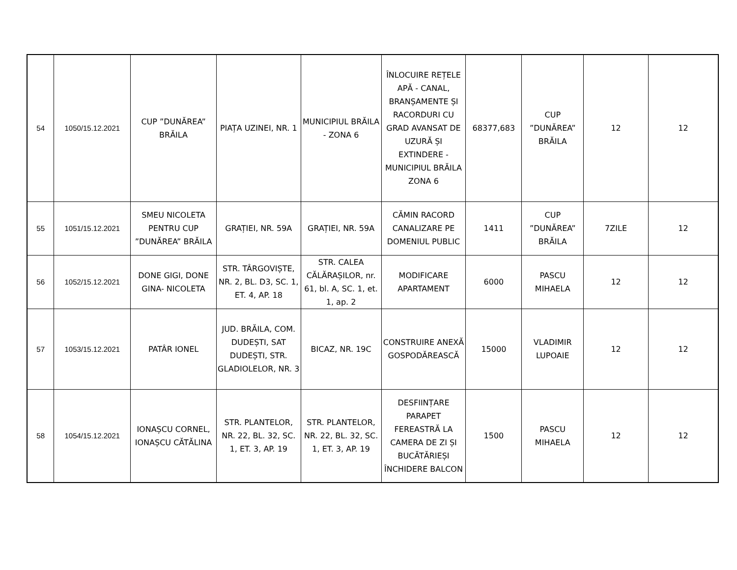| 54 | 1050/15.12.2021 | CUP ”DUNĂREA” BRĂILA | PIAȚA UZINEI, NR. 1 | MUNICIPIUL BRĂILA - ZONA 6 | ÎNLOCUIRE REȚELE APĂ - CANAL, BRANȘAMENTE ȘI RACORDURI CU GRAD AVANSAT DE UZURĂ ȘI EXTINDERE - MUNICIPIUL BRĂILA ZONA 6 | 68377,683 | CUP ”DUNĂREA” BRĂILA | 12 | 12 |
| 55 | 1051/15.12.2021 | SMEU NICOLETA PENTRU CUP ”DUNĂREA” BRĂILA | GRAȚIEI, NR. 59A | GRAȚIEI, NR. 59A | CĂMIN RACORD CANALIZARE PE DOMENIUL PUBLIC | 1411 | CUP ”DUNĂREA” BRĂILA | 7ZILE | 12 |
| 56 | 1052/15.12.2021 | DONE GIGI, DONE GINA- NICOLETA | STR. TÂRGOVIȘTE, NR. 2, BL. D3, SC. 1, ET. 4, AP. 18 | STR. CALEA CĂLĂRAȘILOR, nr. 61, bl. A, SC. 1, et. 1, ap. 2 | MODIFICARE APARTAMENT | 6000 | PASCU MIHAELA | 12 | 12 |
| 57 | 1053/15.12.2021 | PATÂR IONEL | JUD. BRĂILA, COM. DUDEȘTI, SAT DUDEȘTI, STR. GLADIOLELOR, NR. 3 | BICAZ, NR. 19C | CONSTRUIRE ANEXĂ GOSPODĂREASCĂ | 15000 | VLADIMIR LUPOAIE | 12 | 12 |
| 58 | 1054/15.12.2021 | IONAȘCU CORNEL, IONAȘCU CĂTĂLINA | STR. PLANTELOR, NR. 22, BL. 32, SC. 1, ET. 3, AP. 19 | STR. PLANTELOR, NR. 22, BL. 32, SC. 1, ET. 3, AP. 19 | DESFIINȚARE PARAPET FEREASTRĂ LA CAMERA DE ZI ȘI BUCĂTĂRIEȘI ÎNCHIDERE BALCON | 1500 | PASCU MIHAELA | 12 | 12 |